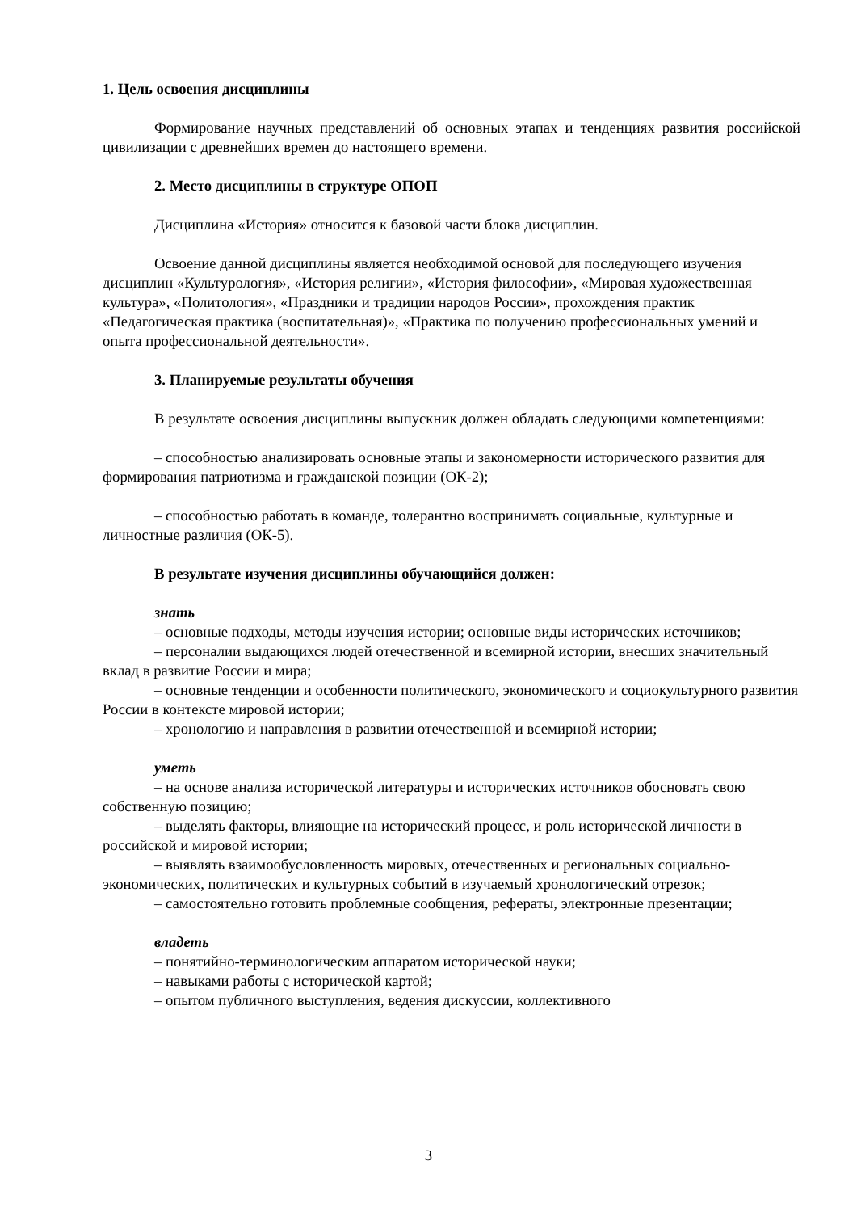1. Цель освоения дисциплины
Формирование научных представлений об основных этапах и тенденциях развития российской цивилизации с древнейших времен до настоящего времени.
2. Место дисциплины в структуре ОПОП
Дисциплина «История» относится к базовой части блока дисциплин.
Освоение данной дисциплины является необходимой основой для последующего изучения дисциплин «Культурология», «История религии», «История философии», «Мировая художественная культура», «Политология», «Праздники и традиции народов России», прохождения практик «Педагогическая практика (воспитательная)», «Практика по получению профессиональных умений и опыта профессиональной деятельности».
3. Планируемые результаты обучения
В результате освоения дисциплины выпускник должен обладать следующими компетенциями:
– способностью анализировать основные этапы и закономерности исторического развития для формирования патриотизма и гражданской позиции (ОК-2);
– способностью работать в команде, толерантно воспринимать социальные, культурные и личностные различия (ОК-5).
В результате изучения дисциплины обучающийся должен:
знать
– основные подходы, методы изучения истории; основные виды исторических источников;
– персоналии выдающихся людей отечественной и всемирной истории, внесших значительный вклад в развитие России и мира;
– основные тенденции и особенности политического, экономического и социокультурного развития России в контексте мировой истории;
– хронологию и направления в развитии отечественной и всемирной истории;
уметь
– на основе анализа исторической литературы и исторических источников обосновать свою собственную позицию;
– выделять факторы, влияющие на исторический процесс, и роль исторической личности в российской и мировой истории;
– выявлять взаимообусловленность мировых, отечественных и региональных социально-экономических, политических и культурных событий в изучаемый хронологический отрезок;
– самостоятельно готовить проблемные сообщения, рефераты, электронные презентации;
владеть
– понятийно-терминологическим аппаратом исторической науки;
– навыками работы с исторической картой;
– опытом публичного выступления, ведения дискуссии, коллективного
3